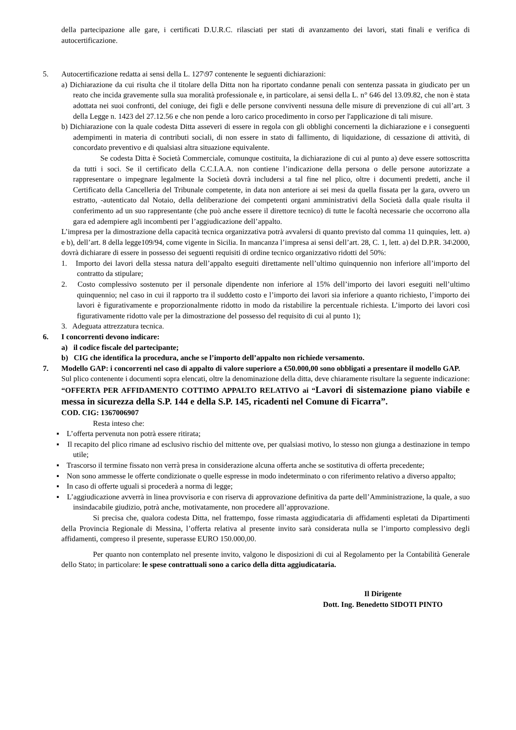della partecipazione alle gare, i certificati D.U.R.C. rilasciati per stati di avanzamento dei lavori, stati finali e verifica di autocertificazione.
5. Autocertificazione redatta ai sensi della L. 127\97 contenente le seguenti dichiarazioni:
a) Dichiarazione da cui risulta che il titolare della Ditta non ha riportato condanne penali con sentenza passata in giudicato per un reato che incida gravemente sulla sua moralità professionale e, in particolare, ai sensi della L. n° 646 del 13.09.82, che non è stata adottata nei suoi confronti, del coniuge, dei figli e delle persone conviventi nessuna delle misure di prevenzione di cui all’art. 3 della Legge n. 1423 del 27.12.56 e che non pende a loro carico procedimento in corso per l'applicazione di tali misure.
b) Dichiarazione con la quale codesta Ditta asseveri di essere in regola con gli obblighi concernenti la dichiarazione e i conseguenti adempimenti in materia di contributi sociali, di non essere in stato di fallimento, di liquidazione, di cessazione di attività, di concordato preventivo e di qualsiasi altra situazione equivalente.
Se codesta Ditta è Società Commerciale, comunque costituita, la dichiarazione di cui al punto a) deve essere sottoscritta da tutti i soci. Se il certificato della C.C.I.A.A. non contiene l’indicazione della persona o delle persone autorizzate a rappresentare o impegnare legalmente la Società dovrà includersi a tal fine nel plico, oltre i documenti predetti, anche il Certificato della Cancelleria del Tribunale competente, in data non anteriore ai sei mesi da quella fissata per la gara, ovvero un estratto, -autenticato dal Notaio, della deliberazione dei competenti organi amministrativi della Società dalla quale risulta il conferimento ad un suo rappresentante (che può anche essere il direttore tecnico) di tutte le facoltà necessarie che occorrono alla gara ed adempiere agli incombenti per l’aggiudicazione dell’appalto.
L’impresa per la dimostrazione della capacità tecnica organizzativa potrà avvalersi di quanto previsto dal comma 11 quinquies, lett. a) e b), dell’art. 8 della legge109/94, come vigente in Sicilia. In mancanza l’impresa ai sensi dell’art. 28, C. 1, lett. a) del D.P.R. 34\2000, dovrà dichiarare di essere in possesso dei seguenti requisiti di ordine tecnico organizzativo ridotti del 50%:
1. Importo dei lavori della stessa natura dell’appalto eseguiti direttamente nell’ultimo quinquennio non inferiore all’importo del contratto da stipulare;
2. Costo complessivo sostenuto per il personale dipendente non inferiore al 15% dell’importo dei lavori eseguiti nell’ultimo quinquennio; nel caso in cui il rapporto tra il suddetto costo e l’importo dei lavori sia inferiore a quanto richiesto, l’importo dei lavori è figurativamente e proporzionalmente ridotto in modo da ristabilire la percentuale richiesta. L’importo dei lavori così figurativamente ridotto vale per la dimostrazione del possesso del requisito di cui al punto 1);
3. Adeguata attrezzatura tecnica.
6. I concorrenti devono indicare:
a) il codice fiscale del partecipante;
b) CIG che identifica la procedura, anche se l’importo dell’appalto non richiede versamento.
7. Modello GAP: i concorrenti nel caso di appalto di valore superiore a €50.000,00 sono obbligati a presentare il modello GAP.
Sul plico contenente i documenti sopra elencati, oltre la denominazione della ditta, deve chiaramente risultare la seguente indicazione: “OFFERTA PER AFFIDAMENTO COTTIMO APPALTO RELATIVO ai “Lavori di sistemazione piano viabile e messa in sicurezza della S.P. 144 e della S.P. 145, ricadenti nel Comune di Ficarra”.
COD. CIG: 1367006907
Resta inteso che:
▪ L’offerta pervenuta non potrà essere ritirata;
▪ Il recapito del plico rimane ad esclusivo rischio del mittente ove, per qualsiasi motivo, lo stesso non giunga a destinazione in tempo utile;
▪ Trascorso il termine fissato non verrà presa in considerazione alcuna offerta anche se sostitutiva di offerta precedente;
▪ Non sono ammesse le offerte condizionate o quelle espresse in modo indeterminato o con riferimento relativo a diverso appalto;
▪ In caso di offerte uguali si procederà a norma di legge;
▪ L’aggiudicazione avverrà in linea provvisoria e con riserva di approvazione definitiva da parte dell’Amministrazione, la quale, a suo insindacabile giudizio, potrà anche, motivatamente, non procedere all’approvazione.
Si precisa che, qualora codesta Ditta, nel frattempo, fosse rimasta aggiudicataria di affidamenti espletati da Dipartimenti della Provincia Regionale di Messina, l’offerta relativa al presente invito sarà considerata nulla se l’importo complessivo degli affidamenti, compreso il presente, superasse EURO 150.000,00.
Per quanto non contemplato nel presente invito, valgono le disposizioni di cui al Regolamento per la Contabilità Generale dello Stato; in particolare: le spese contrattuali sono a carico della ditta aggiudicataria.
Il Dirigente
Dott. Ing. Benedetto SIDOTI PINTO